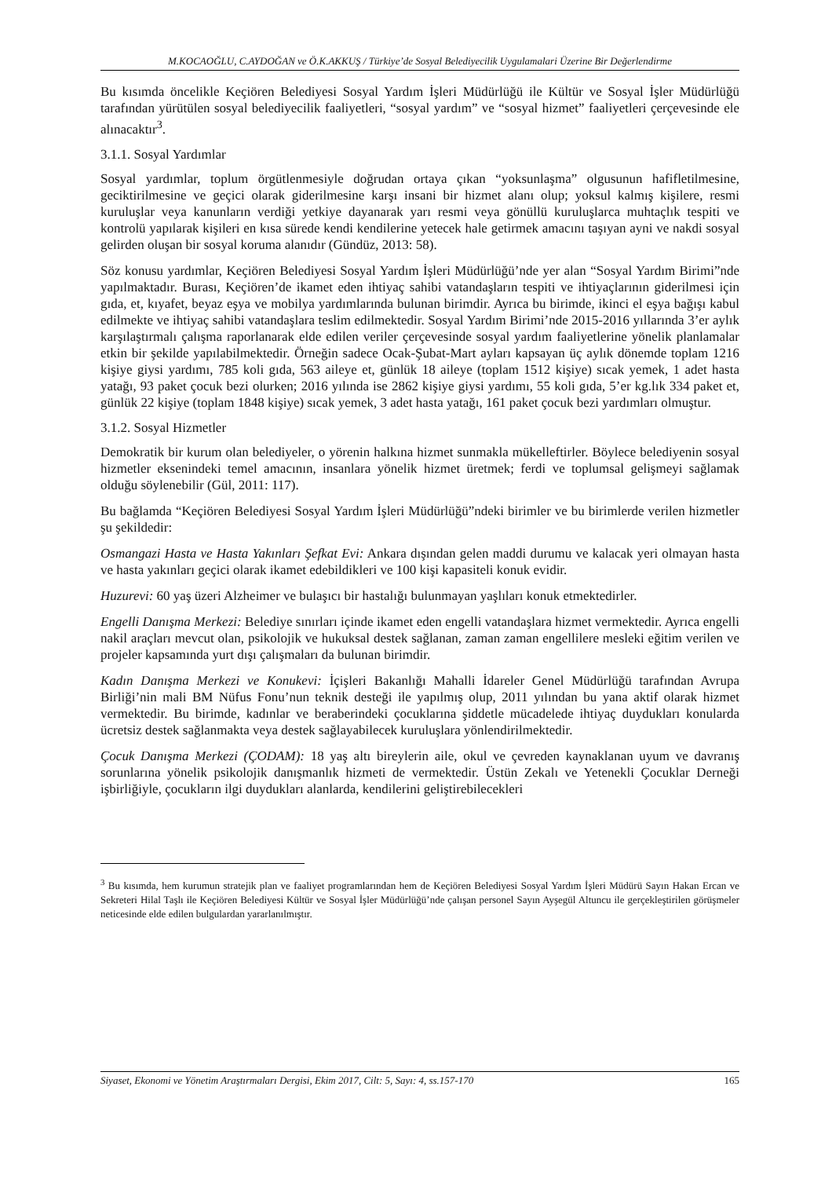M.KOCAOĞLU, C.AYDOĞAN ve Ö.K.AKKUŞ / Türkiye’de Sosyal Belediyecilik Uygulamalari Üzerine Bir Değerlendirme
Bu kısımda öncelikle Keçiören Belediyesi Sosyal Yardım İşleri Müdürlüğü ile Kültür ve Sosyal İşler Müdürlüğü tarafından yürütülen sosyal belediyecilik faaliyetleri, “sosyal yardım” ve “sosyal hizmet” faaliyetleri çerçevesinde ele alınacaktır<sup>3</sup>.
3.1.1. Sosyal Yardımlar
Sosyal yardımlar, toplum örgütlenmesiyle doğrudan ortaya çıkan “yoksunlaşma” olgusunun hafifletilmesine, geciktirilmesine ve geçici olarak giderilmesine karşı insani bir hizmet alanı olup; yoksul kalmış kişilere, resmi kuruluşlar veya kanunların verdiği yetkiye dayanarak yarı resmi veya gönüllü kuruluşlarca muhtaçlık tespiti ve kontrolü yapılarak kişileri en kısa sürede kendi kendilerine yetecek hale getirmek amacını taşıyan ayni ve nakdi sosyal gelirden oluşan bir sosyal koruma alanıdır (Gündüz, 2013: 58).
Söz konusu yardımlar, Keçiören Belediyesi Sosyal Yardım İşleri Müdürlüğü’nde yer alan “Sosyal Yardım Birimi”nde yapılmaktadır. Burası, Keçiören’de ikamet eden ihtiyaç sahibi vatandaşların tespiti ve ihtiyaçlarının giderilmesi için gıda, et, kıyafet, beyaz eşya ve mobilya yardımlarında bulunan birimdir. Ayrıca bu birimde, ikinci el eşya bağışı kabul edilmekte ve ihtiyaç sahibi vatandaşlara teslim edilmektedir. Sosyal Yardım Birimi’nde 2015-2016 yıllarında 3’er aylık karşılaştırmalı çalışma raporlanarak elde edilen veriler çerçevesinde sosyal yardım faaliyetlerine yönelik planlamalar etkin bir şekilde yapılabilmektedir. Örneğin sadece Ocak-Şubat-Mart ayları kapsayan üç aylık dönemde toplam 1216 kişiye giysi yardımı, 785 koli gıda, 563 aileye et, günlük 18 aileye (toplam 1512 kişiye) sıcak yemek, 1 adet hasta yatağı, 93 paket çocuk bezi olurken; 2016 yılında ise 2862 kişiye giysi yardımı, 55 koli gıda, 5’er kg.lık 334 paket et, günlük 22 kişiye (toplam 1848 kişiye) sıcak yemek, 3 adet hasta yatağı, 161 paket çocuk bezi yardımları olmuştur.
3.1.2. Sosyal Hizmetler
Demokratik bir kurum olan belediyeler, o yörenin halkına hizmet sunmakla mükelleftirler. Böylece belediyenin sosyal hizmetler eksenindeki temel amacının, insanlara yönelik hizmet üretmek; ferdi ve toplumsal gelişmeyi sağlamak olduğu söylenebilir (Gül, 2011: 117).
Bu bağlamda “Keçiören Belediyesi Sosyal Yardım İşleri Müdürlüğü”ndeki birimler ve bu birimlerde verilen hizmetler şu şekildedir:
Osmangazi Hasta ve Hasta Yakınları Şefkat Evi: Ankara dışından gelen maddi durumu ve kalacak yeri olmayan hasta ve hasta yakınları geçici olarak ikamet edebildikleri ve 100 kişi kapasiteli konuk evidir.
Huzurevi: 60 yaş üzeri Alzheimer ve bulaşıcı bir hastalığı bulunmayan yaşlıları konuk etmektedirler.
Engelli Danışma Merkezi: Belediye sınırları içinde ikamet eden engelli vatandaşlara hizmet vermektedir. Ayrıca engelli nakil araçları mevcut olan, psikolojik ve hukuksal destek sağlanan, zaman zaman engellilere mesleki eğitim verilen ve projeler kapsamında yurt dışı çalışmaları da bulunan birimdir.
Kadın Danışma Merkezi ve Konukevi: İçişleri Bakanlığı Mahalli İdareler Genel Müdürlüğü tarafından Avrupa Birliği’nin mali BM Nüfus Fonu’nun teknik desteği ile yapılmış olup, 2011 yılından bu yana aktif olarak hizmet vermektedir. Bu birimde, kadınlar ve beraberindeki çocuklarına şiddetle mücadelede ihtiyaç duydukları konularda ücretsiz destek sağlanmakta veya destek sağlayabilecek kuruluşlara yönlendirilmektedir.
Çocuk Danışma Merkezi (ÇODAM): 18 yaş altı bireylerin aile, okul ve çevreden kaynaklanan uyum ve davranış sorunlarına yönelik psikolojik danışmanlık hizmeti de vermektedir. Üstün Zekalı ve Yetenekli Çocuklar Derneği işbirliğiyle, çocukların ilgi duydukları alanlarda, kendilerini geliştirebilecekleri
<sup>3</sup> Bu kısımda, hem kurumun stratejik plan ve faaliyet programlarından hem de Keçiören Belediyesi Sosyal Yardım İşleri Müdürü Sayın Hakan Ercan ve Sekreteri Hilal Taşlı ile Keçiören Belediyesi Kültür ve Sosyal İşler Müdürlüğü’nde çalışan personel Sayın Ayşegül Altuncu ile gerçekleştirilen görüşmeler neticesinde elde edilen bulgulardan yararlanılmıştır.
Siyaset, Ekonomi ve Yönetim Araştırmaları Dergisi, Ekim 2017, Cilt: 5, Sayı: 4, ss.157-170 165